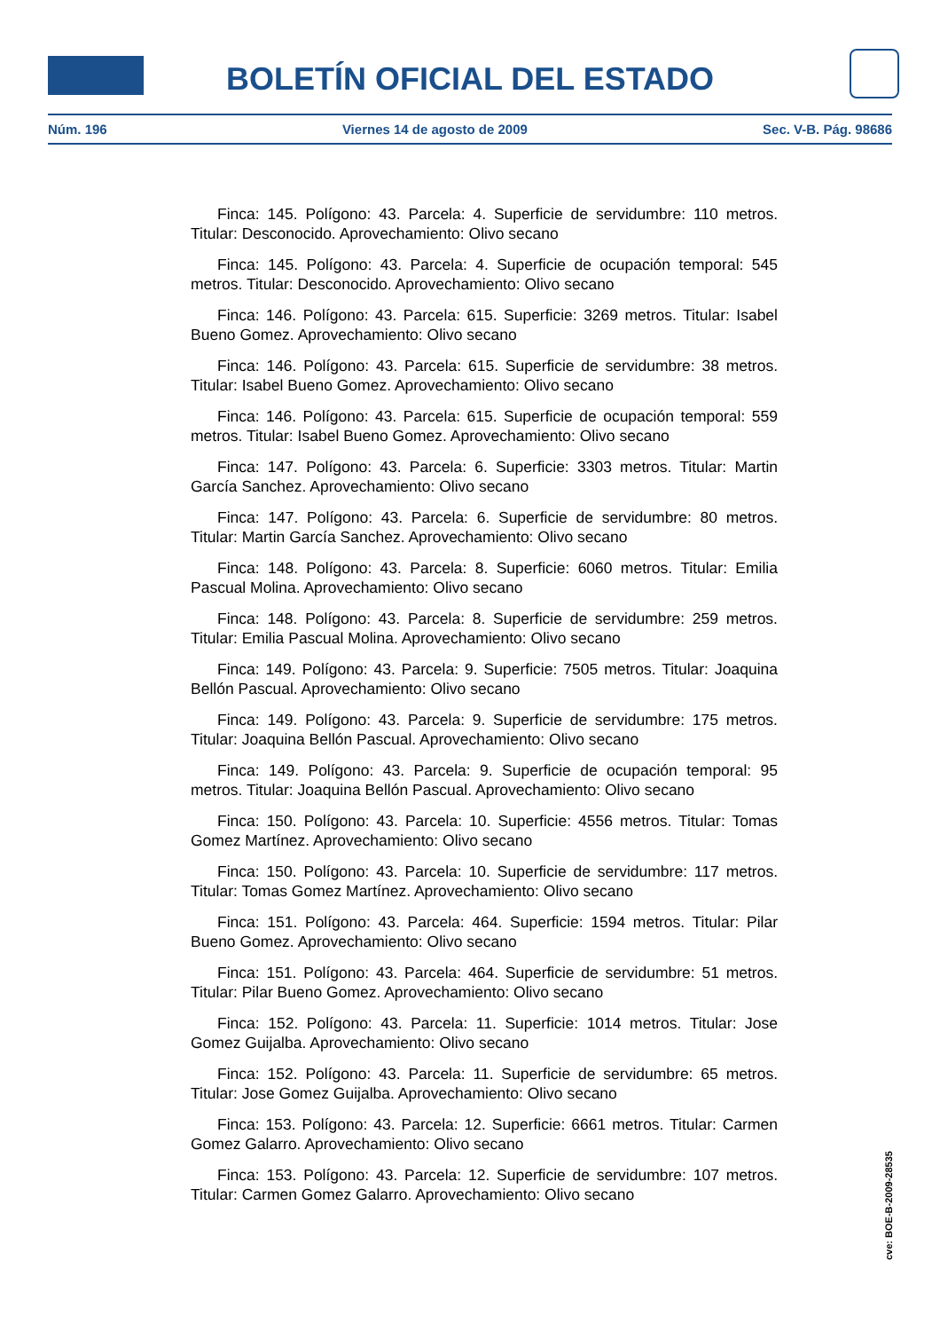BOLETÍN OFICIAL DEL ESTADO
Núm. 196 Viernes 14 de agosto de 2009 Sec. V-B. Pág. 98686
Finca: 145. Polígono: 43. Parcela: 4. Superficie de servidumbre: 110 metros. Titular: Desconocido. Aprovechamiento: Olivo secano
Finca: 145. Polígono: 43. Parcela: 4. Superficie de ocupación temporal: 545 metros. Titular: Desconocido. Aprovechamiento: Olivo secano
Finca: 146. Polígono: 43. Parcela: 615. Superficie: 3269 metros. Titular: Isabel Bueno Gomez. Aprovechamiento: Olivo secano
Finca: 146. Polígono: 43. Parcela: 615. Superficie de servidumbre: 38 metros. Titular: Isabel Bueno Gomez. Aprovechamiento: Olivo secano
Finca: 146. Polígono: 43. Parcela: 615. Superficie de ocupación temporal: 559 metros. Titular: Isabel Bueno Gomez. Aprovechamiento: Olivo secano
Finca: 147. Polígono: 43. Parcela: 6. Superficie: 3303 metros. Titular: Martin García Sanchez. Aprovechamiento: Olivo secano
Finca: 147. Polígono: 43. Parcela: 6. Superficie de servidumbre: 80 metros. Titular: Martin García Sanchez. Aprovechamiento: Olivo secano
Finca: 148. Polígono: 43. Parcela: 8. Superficie: 6060 metros. Titular: Emilia Pascual Molina. Aprovechamiento: Olivo secano
Finca: 148. Polígono: 43. Parcela: 8. Superficie de servidumbre: 259 metros. Titular: Emilia Pascual Molina. Aprovechamiento: Olivo secano
Finca: 149. Polígono: 43. Parcela: 9. Superficie: 7505 metros. Titular: Joaquina Bellón Pascual. Aprovechamiento: Olivo secano
Finca: 149. Polígono: 43. Parcela: 9. Superficie de servidumbre: 175 metros. Titular: Joaquina Bellón Pascual. Aprovechamiento: Olivo secano
Finca: 149. Polígono: 43. Parcela: 9. Superficie de ocupación temporal: 95 metros. Titular: Joaquina Bellón Pascual. Aprovechamiento: Olivo secano
Finca: 150. Polígono: 43. Parcela: 10. Superficie: 4556 metros. Titular: Tomas Gomez Martínez. Aprovechamiento: Olivo secano
Finca: 150. Polígono: 43. Parcela: 10. Superficie de servidumbre: 117 metros. Titular: Tomas Gomez Martínez. Aprovechamiento: Olivo secano
Finca: 151. Polígono: 43. Parcela: 464. Superficie: 1594 metros. Titular: Pilar Bueno Gomez. Aprovechamiento: Olivo secano
Finca: 151. Polígono: 43. Parcela: 464. Superficie de servidumbre: 51 metros. Titular: Pilar Bueno Gomez. Aprovechamiento: Olivo secano
Finca: 152. Polígono: 43. Parcela: 11. Superficie: 1014 metros. Titular: Jose Gomez Guijalba. Aprovechamiento: Olivo secano
Finca: 152. Polígono: 43. Parcela: 11. Superficie de servidumbre: 65 metros. Titular: Jose Gomez Guijalba. Aprovechamiento: Olivo secano
Finca: 153. Polígono: 43. Parcela: 12. Superficie: 6661 metros. Titular: Carmen Gomez Galarro. Aprovechamiento: Olivo secano
Finca: 153. Polígono: 43. Parcela: 12. Superficie de servidumbre: 107 metros. Titular: Carmen Gomez Galarro. Aprovechamiento: Olivo secano
cve: BOE-B-2009-28535